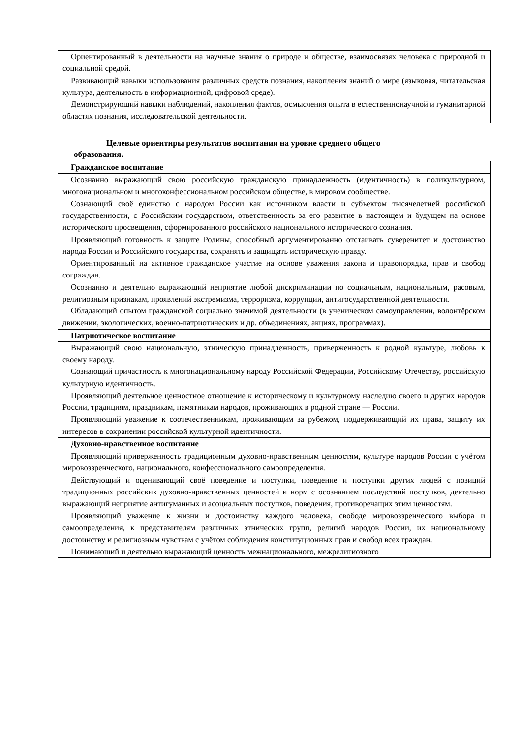| Ориентированный в деятельности на научные знания о природе и обществе, взаимосвязях человека с природной и социальной средой. Развивающий навыки использования различных средств познания, накопления знаний о мире (языковая, читательская культура, деятельность в информационной, цифровой среде). Демонстрирующий навыки наблюдений, накопления фактов, осмысления опыта в естественнонаучной и гуманитарной областях познания, исследовательской деятельности. |
Целевые ориентиры результатов воспитания на уровне среднего общего
образования.
| Гражданское воспитание |
| Осознанно выражающий свою российскую гражданскую принадлежность (идентичность) в поликультурном, многонациональном и многоконфессиональном российском обществе, в мировом сообществе. Сознающий своё единство с народом России как источником власти и субъектом тысячелетней российской государственности, с Российским государством, ответственность за его развитие в настоящем и будущем на основе исторического просвещения, сформированного российского национального исторического сознания. Проявляющий готовность к защите Родины, способный аргументированно отстаивать суверенитет и достоинство народа России и Российского государства, сохранять и защищать историческую правду. Ориентированный на активное гражданское участие на основе уважения закона и правопорядка, прав и свобод сограждан. Осознанно и деятельно выражающий неприятие любой дискриминации по социальным, национальным, расовым, религиозным признакам, проявлений экстремизма, терроризма, коррупции, антигосударственной деятельности. Обладающий опытом гражданской социально значимой деятельности (в ученическом самоуправлении, волонтёрском движении, экологических, военно-патриотических и др. объединениях, акциях, программах). |
| Патриотическое воспитание |
| Выражающий свою национальную, этническую принадлежность, приверженность к родной культуре, любовь к своему народу. Сознающий причастность к многонациональному народу Российской Федерации, Российскому Отечеству, российскую культурную идентичность. Проявляющий деятельное ценностное отношение к историческому и культурному наследию своего и других народов России, традициям, праздникам, памятникам народов, проживающих в родной стране — России. Проявляющий уважение к соотечественникам, проживающим за рубежом, поддерживающий их права, защиту их интересов в сохранении российской культурной идентичности. |
| Духовно-нравственное воспитание |
| Проявляющий приверженность традиционным духовно-нравственным ценностям, культуре народов России с учётом мировоззренческого, национального, конфессионального самоопределения. Действующий и оценивающий своё поведение и поступки, поведение и поступки других людей с позиций традиционных российских духовно-нравственных ценностей и норм с осознанием последствий поступков, деятельно выражающий неприятие антигуманных и асоциальных поступков, поведения, противоречащих этим ценностям. Проявляющий уважение к жизни и достоинству каждого человека, свободе мировоззренческого выбора и самоопределения, к представителям различных этнических групп, религий народов России, их национальному достоинству и религиозным чувствам с учётом соблюдения конституционных прав и свобод всех граждан. Понимающий и деятельно выражающий ценность межнационального, межрелигиозного |